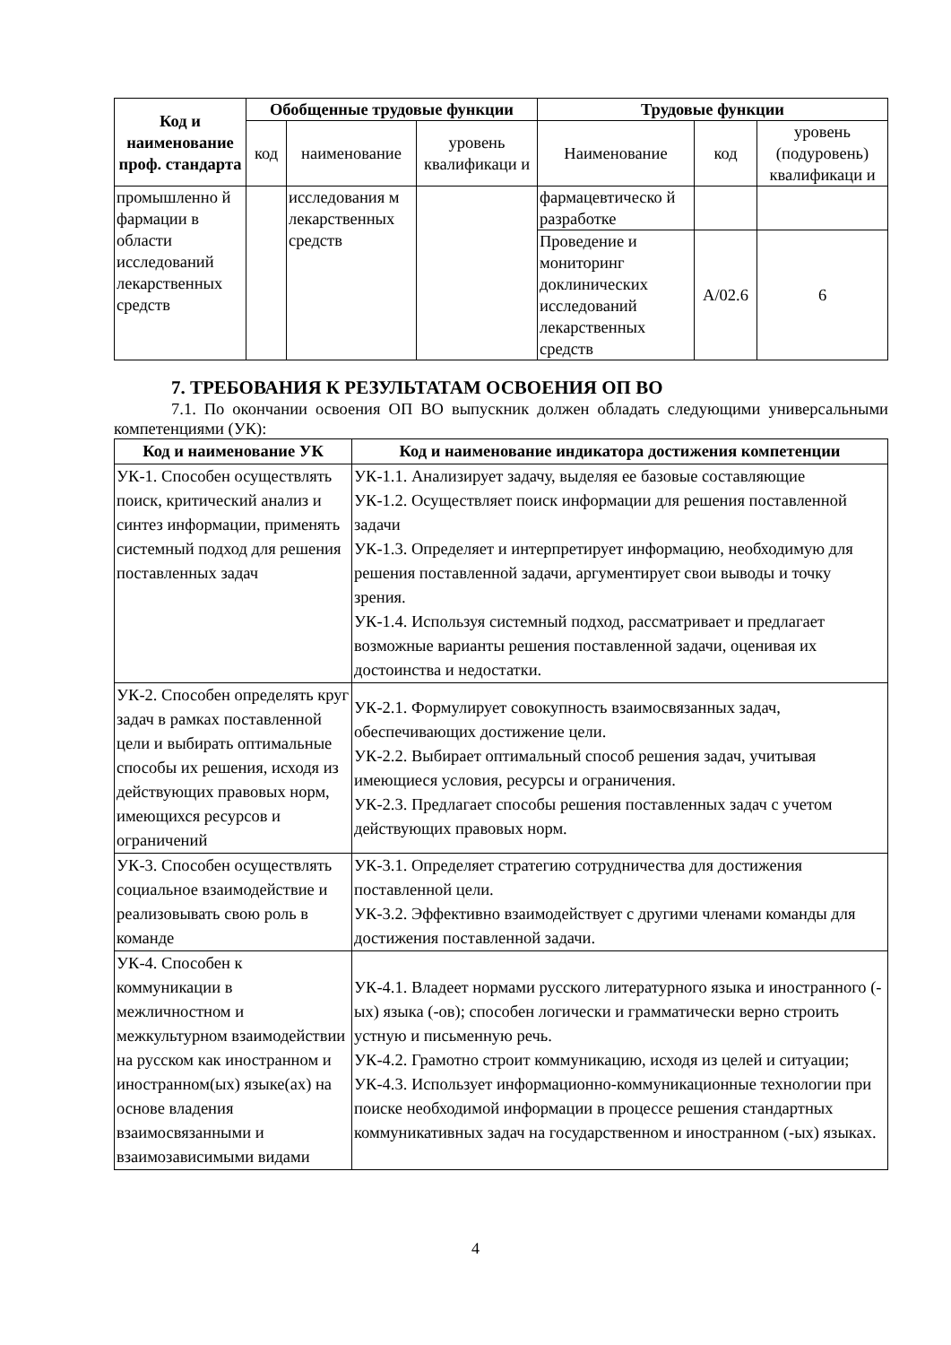| Код и наименование проф. стандарта | Обобщенные трудовые функции | | | Трудовые функции | | |
| --- | --- | --- | --- | --- | --- | --- |
| | код | наименование | уровень квалификаци и | Наименование | код | уровень (подуровень) квалификаци и |
| промышленно й фармации в области исследований лекарственных средств | | исследования м лекарственных средств | | фармацевтическо й разработке | | |
| | | | | Проведение и мониторинг доклинических исследований лекарственных средств | А/02.6 | 6 |
7. ТРЕБОВАНИЯ К РЕЗУЛЬТАТАМ ОСВОЕНИЯ ОП ВО
7.1. По окончании освоения ОП ВО выпускник должен обладать следующими универсальными компетенциями (УК):
| Код и наименование УК | Код и наименование индикатора достижения компетенции |
| --- | --- |
| УК-1. Способен осуществлять поиск, критический анализ и синтез информации, применять системный подход для решения поставленных задач | УК-1.1. Анализирует задачу, выделяя ее базовые составляющие УК-1.2. Осуществляет поиск информации для решения поставленной задачи УК-1.3. Определяет и интерпретирует информацию, необходимую для решения поставленной задачи, аргументирует свои выводы и точку зрения. УК-1.4. Используя системный подход, рассматривает и предлагает возможные варианты решения поставленной задачи, оценивая их достоинства и недостатки. |
| УК-2. Способен определять круг задач в рамках поставленной цели и выбирать оптимальные способы их решения, исходя из действующих правовых норм, имеющихся ресурсов и ограничений | УК-2.1. Формулирует совокупность взаимосвязанных задач, обеспечивающих достижение цели. УК-2.2. Выбирает оптимальный способ решения задач, учитывая имеющиеся условия, ресурсы и ограничения. УК-2.3. Предлагает способы решения поставленных задач с учетом действующих правовых норм. |
| УК-3. Способен осуществлять социальное взаимодействие и реализовывать свою роль в команде | УК-3.1. Определяет стратегию сотрудничества для достижения поставленной цели. УК-3.2. Эффективно взаимодействует с другими членами команды для достижения поставленной задачи. |
| УК-4. Способен к коммуникации в межличностном и межкультурном взаимодействии на русском как иностранном и иностранном(ых) языке(ах) на основе владения взаимосвязанными и взаимозависимыми видами | УК-4.1. Владеет нормами русского литературного языка и иностранного (-ых) языка (-ов); способен логически и грамматически верно строить устную и письменную речь. УК-4.2. Грамотно строит коммуникацию, исходя из целей и ситуации; УК-4.3. Использует информационно-коммуникационные технологии при поиске необходимой информации в процессе решения стандартных коммуникативных задач на государственном и иностранном (-ых) языках. |
4